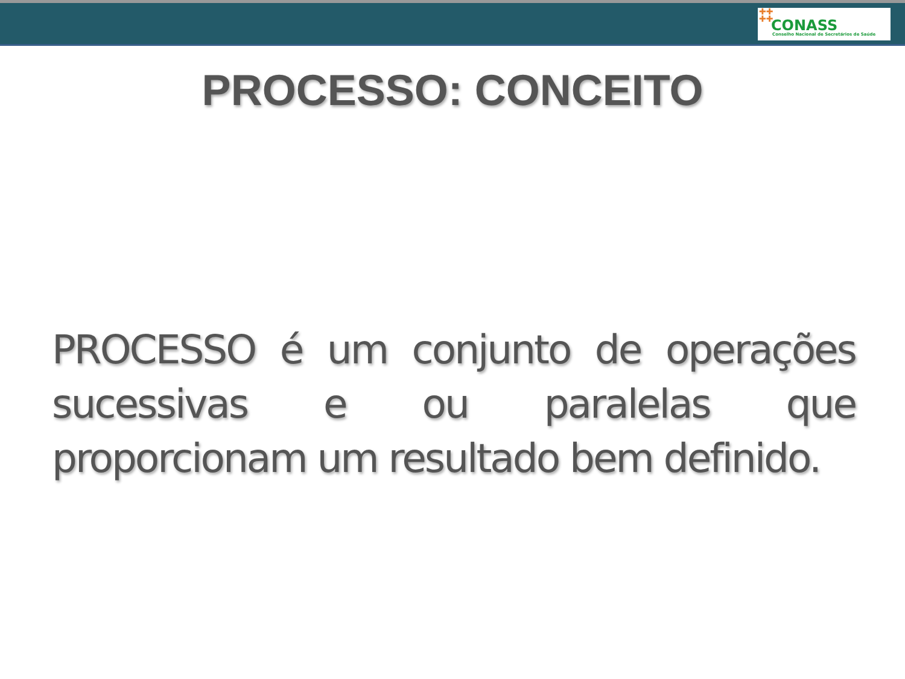✚✚
✚✚
CONASS
Conselho Nacional de Secretários de Saúde
PROCESSO: CONCEITO
PROCESSO é um conjunto de operações sucessivas e ou paralelas que proporcionam um resultado bem definido.